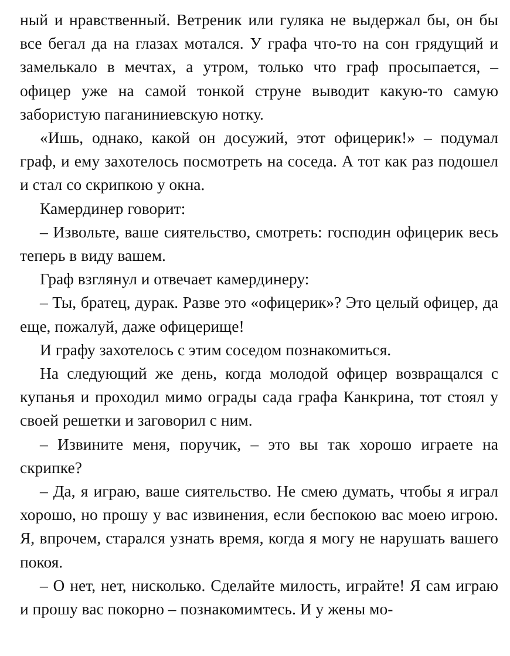ный и нравственный. Ветреник или гуляка не выдержал бы, он бы все бегал да на глазах мотался. У графа что-то на сон грядущий и замелькало в мечтах, а утром, только что граф просыпается, – офицер уже на самой тонкой струне выводит какую-то самую забористую паганиниевскую нотку.
«Ишь, однако, какой он досужий, этот офицерик!» – подумал граф, и ему захотелось посмотреть на соседа. А тот как раз подошел и стал со скрипкою у окна.
Камердинер говорит:
– Извольте, ваше сиятельство, смотреть: господин офицерик весь теперь в виду вашем.
Граф взглянул и отвечает камердинеру:
– Ты, братец, дурак. Разве это «офицерик»? Это целый офицер, да еще, пожалуй, даже офицерище!
И графу захотелось с этим соседом познакомиться.
На следующий же день, когда молодой офицер возвращался с купанья и проходил мимо ограды сада графа Канкрина, тот стоял у своей решетки и заговорил с ним.
– Извините меня, поручик, – это вы так хорошо играете на скрипке?
– Да, я играю, ваше сиятельство. Не смею думать, чтобы я играл хорошо, но прошу у вас извинения, если беспокою вас моею игрою. Я, впрочем, старался узнать время, когда я могу не нарушать вашего покоя.
– О нет, нет, нисколько. Сделайте милость, играйте! Я сам играю и прошу вас покорно – познакомимтесь. И у жены мо-